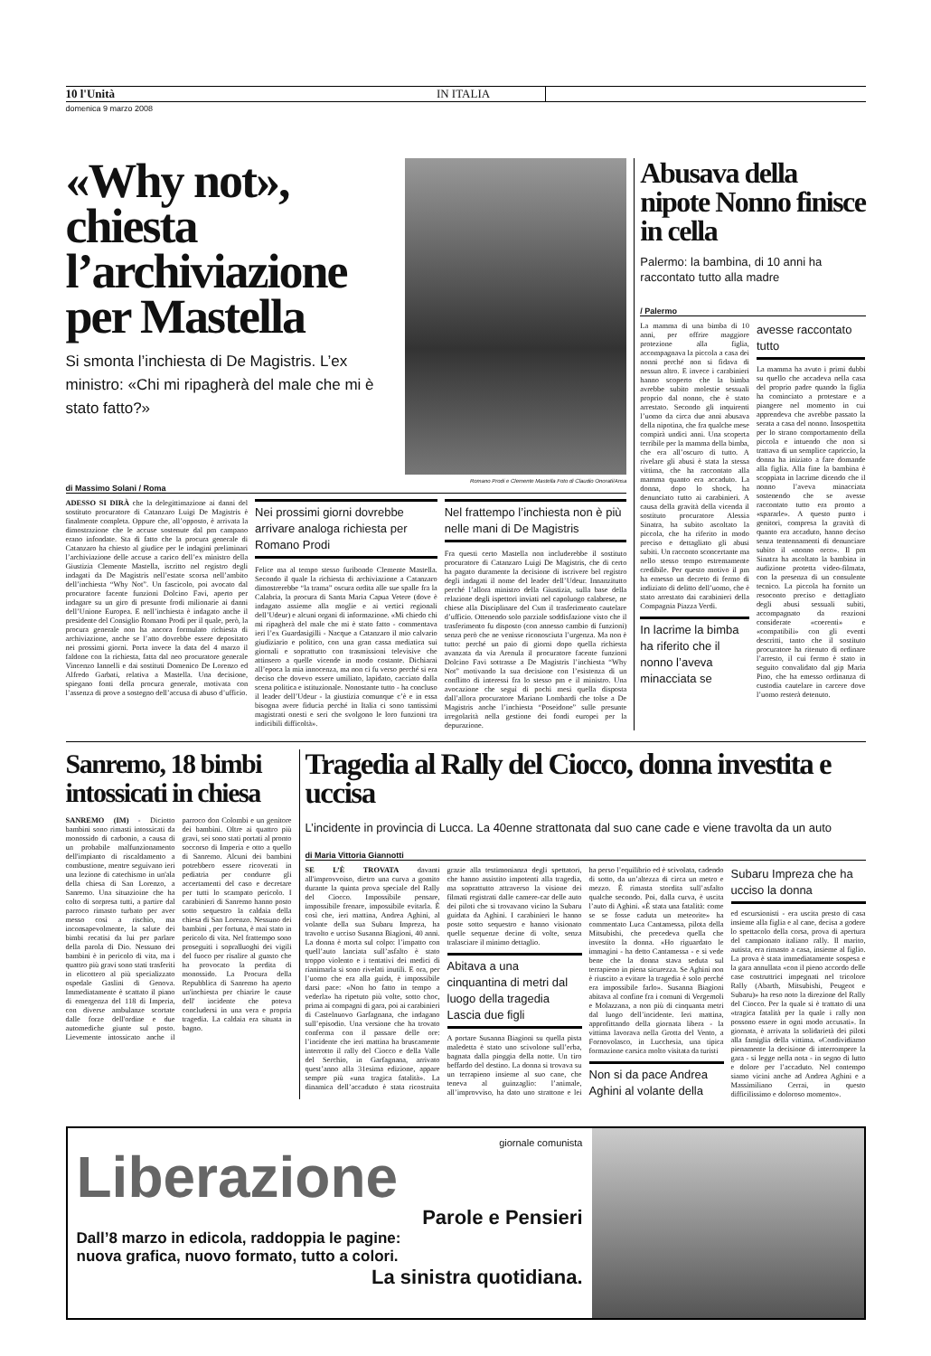10 l'Unità IN ITALIA
domenica 9 marzo 2008
«Why not», chiesta l’archiviazione per Mastella
Si smonta l’inchiesta di De Magistris. L’ex ministro: «Chi mi ripagherà del male che mi è stato fatto?»
Romano Prodi e Clemente Mastella Foto di Claudio Onorati/Ansa
di Massimo Solani / Roma
ADESSO SI DIRÀ che la delegittimazione ai danni del sostituto procuratore di Catanzaro Luigi De Magistris è finalmente completa. Oppure che, all’opposto, è arrivata la dimostrazione che le accuse sostenute dal pm campano erano infondate. Sta di fatto che la procura generale di Catanzaro ha chiesto al giudice per le indagini preliminari l’archiviazione delle accuse a carico dell’ex ministro della Giustizia Clemente Mastella, iscritto nel registro degli indagati da De Magistris nell’estate scorsa nell’ambito dell’inchiesta “Why Not”. Un fascicolo, poi avocato dal procuratore facente funzioni Dolcino Favi, aperto per indagare su un giro di presunte frodi milionarie ai danni dell’Unione Europea. E nell’inchiesta è indagato anche il presidente del Consiglio Romano Prodi per il quale, però, la procura generale non ha ancora formulato richiesta di archiviazione, anche se l’atto dovrebbe essere depositato nei prossimi giorni. Porta invece la data del 4 marzo il faldone con la richiesta, fatta dal neo procuratore generale Vincenzo Iannelli e dai sostituti Domenico De Lorenzo ed Alfredo Garbati, relativa a Mastella. Una decisione, spiegano fonti della procura generale, motivata con l’assenza di prove a sostegno dell’accusa di abuso d’ufficio.
Nei prossimi giorni dovrebbe arrivare analoga richiesta per Romano Prodi
Felice ma al tempo stesso furibondo Clemente Mastella. Secondo il quale la richiesta di archiviazione a Catanzaro dimostrerebbe “la trama” oscura ordita alle sue spalle fra la Calabria, la procura di Santa Maria Capua Vetere (dove è indagato assieme alla moglie e ai vertici regionali dell’Udeur) e alcuni organi di informazione. «Mi chiedo chi mi ripagherà del male che mi è stato fatto - commentava ieri l’ex Guardasigilli - Nacque a Catanzaro il mio calvario giudiziario e politico, con una gran cassa mediatica sui giornali e soprattutto con trasmissioni televisive che attinsero a quelle vicende in modo costante. Dichiarai all’epoca la mia innocenza, ma non ci fu verso perché si era deciso che dovevo essere umiliato, lapidato, cacciato dalla scena politica e istituzionale. Nonostante tutto - ha concluso il leader dell’Udeur - la giustizia comunque c’è e in essa bisogna avere fiducia perché in Italia ci sono tantissimi magistrati onesti e seri che svolgono le loro funzioni tra indicibili difficoltà».
Nel frattempo l’inchiesta non è più nelle mani di De Magistris
Fra questi certo Mastella non includerebbe il sostituto procuratore di Catanzaro Luigi De Magistris, che di certo ha pagato duramente la decisione di iscrivere bel registro degli indagati il nome del leader dell’Udeur. Innanzitutto perché l’allora ministro della Giustizia, sulla base della relazione degli ispettori inviati nel capoluogo calabrese, ne chiese alla Disciplinare del Csm il trasferimento cautelare d’ufficio. Ottenendo solo parziale soddisfazione visto che il trasferimento fu disposto (con annesso cambio di funzioni) senza però che ne venisse riconosciuta l’urgenza. Ma non è tutto: perché un paio di giorni dopo quella richiesta avanzata da via Arenula il procuratore facente funzioni Dolcino Favi sottrasse a De Magistris l’inchiesta “Why Not” motivando la sua decisione con l’esistenza di un conflitto di interessi fra lo stesso pm e il ministro. Una avocazione che seguì di pochi mesi quella disposta dall’allora procuratore Mariano Lombardi che tolse a De Magistris anche l’inchiesta “Poseidone” sulle presunte irregolarità nella gestione dei fondi europei per la depurazione.
Abusava della nipote Nonno finisce in cella
Palermo: la bambina, di 10 anni ha raccontato tutto alla madre
/ Palermo
La mamma di una bimba di 10 anni, per offrire maggiore protezione alla figlia, accompagnava la piccola a casa dei nonni perché non si fidava di nessun altro. E invece i carabinieri hanno scoperto che la bimba avrebbe subito molestie sessuali proprio dal nonno, che è stato arrestato. Secondo gli inquirenti l’uomo da circa due anni abusava della nipotina, che fra qualche mese compirà undici anni. Una scoperta terribile per la mamma della bimba, che era all’oscuro di tutto. A rivelare gli abusi è stata la stessa vittima, che ha raccontato alla mamma quanto era accaduto. La donna, dopo lo shock, ha denunciato tutto ai carabinieri. A causa della gravità della vicenda il sostituto procuratore Alessia Sinatra, ha subito ascoltato la piccola, che ha riferito in modo preciso e dettagliato gli abusi subiti. Un racconto sconcertante ma nello stesso tempo estremamente credibile. Per questo motivo il pm ha emesso un decreto di fermo di indiziato di delitto dell’uomo, che è stato arrestato dai carabinieri della Compagnia Piazza Verdi.
In lacrime la bimba ha riferito che il nonno l’aveva minacciata se avesse raccontato tutto
La mamma ha avuto i primi dubbi su quello che accadeva nella casa del proprio padre quando la figlia ha cominciato a protestare e a piangere nel momento in cui apprendeva che avrebbe passato la serata a casa del nonno. Insospettita per lo strano comportamento della piccola e intuendo che non si trattava di un semplice capriccio, la donna ha iniziato a fare domande alla figlia. Alla fine la bambina è scoppiata in lacrime dicendo che il nonno l’aveva minacciata sostenendo che se avesse raccontato tutto era pronto a «spararle». A questo punto i genitori, compresa la gravità di quanto era accaduto, hanno deciso senza tentennamenti di denunciare subito il «nonno orco». Il pm Sinatra ha ascoltato la bambina in audizione protetta video-filmata, con la presenza di un consulente tecnico. La piccola ha fornito un resoconto preciso e dettagliato degli abusi sessuali subiti, accompagnato da reazioni considerate «coerenti» e «compatibili» con gli eventi descritti, tanto che il sostituto procuratore ha ritenuto di ordinare l’arresto, il cui fermo è stato in seguito convalidato dal gip Maria Pino, che ha emesso ordinanza di custodia cautelare in carcere dove l’uomo resterà detenuto.
Sanremo, 18 bimbi intossicati in chiesa
SANREMO (IM) - Diciotto bambini sono rimasti intossicati da monossido di carbonio, a causa di un probabile malfunzionamento dell'impianto di riscaldamento a combustione, mentre seguivano ieri una lezione di catechismo in un'ala della chiesa di San Lorenzo, a Sanremo. Una situazioine che ha colto di sorpresa tutti, a partire dal parroco rimasto turbato per aver messo così a rischio, ma inconsapevolmente, la salute dei bimbi recatisi da lui per parlare della parola di Dio. Nessuno dei bambini è in pericolo di vita, ma i quattro più gravi sono stati trasferiti in elicottero al più specializzato ospedale Gaslini di Genova. Immediatamente è scattato il piano di emergenza del 118 di Imperia, con diverse ambulanze scortate dalle forze dell'ordine e due automediche giunte sul posto. Lievemente intossicato anche il parroco don Colombi e un genitore dei bambini. Oltre ai quattro più gravi, sei sono stati portati al pronto soccorso di Imperia e otto a quello di Sanremo. Alcuni dei bambini potrebbero essere ricoverati in pediatria per condurre gli accertamenti del caso e decretare per tutti lo scampato pericolo. I carabinieri di Sanremo hanno posto sotto sequestro la caldaia della chiesa di San Lorenzo. Nessuno dei bambini , per fortuna, è mai stato in pericolo di vita. Nel frattempo sono proseguiti i sopralluoghi dei vigili del fuoco per risalire al guasto che ha provocato la perdita di monossido. La Procura della Repubblica di Sanremo ha aperto un'inchiesta per chiarire le cause dell' incidente che poteva concludersi in una vera e propria tragedia. La caldaia era situata in bagno.
Tragedia al Rally del Ciocco, donna investita e uccisa
L’incidente in provincia di Lucca. La 40enne strattonata dal suo cane cade e viene travolta da un auto
di Maria Vittoria Giannotti
SE L’È TROVATA davanti all'improvvoiso, dietro una curva a gomito durante la quinta prova speciale del Rally del Ciocco. Impossibile pensare, impossibile frenare, impossibile evitarla. È così che, ieri mattina, Andrea Aghini, al volante della sua Subaru Impreza, ha travolto e ucciso Susanna Biagioni, 40 anni. La donna è morta sul colpo: l’impatto con quell’auto lanciata sull’asfalto è stato troppo violento e i tentativi dei medici di rianimarla si sono rivelati inutili. E ora, per l’uomo che era alla guida, è impossibile darsi pace: «Non ho fatto in tempo a vederla» ha ripetuto più volte, sotto choc, prima ai compagni di gara, poi ai carabinieri di Castelnuovo Garfagnana, che indagano sull’episodio. Una versione che ha trovato conferma con il passare delle ore: l’incidente che ieri mattina ha bruscamente interrotto il rally del Ciocco e della Valle del Serchio, in Garfagnana, arrivato quest’anno alla 31esima edizione, appare sempre più «una tragica fatalità». La dinamica dell’accaduto è stata ricostruita grazie alla testimonianza degli spettatori, che hanno assistito impotenti alla tragedia, ma soprattutto attraverso la visione dei filmati registrati dalle camere-car delle auto dei piloti che si trovavano vicino la Subaru guidata da Aghini. I carabinieri le hanno poste sotto sequestro e hanno visionato quelle sequenze decine di volte, senza tralasciare il minimo dettaglio.
Abitava a una cinquantina di metri dal luogo della tragedia Lascia due figli
A portare Susanna Biagioni su quella pista maledetta è stato uno scivolone sull’erba, bagnata dalla pioggia della notte. Un tiro beffardo del destino. La donna si trovava su un terrapieno insieme al suo cane, che teneva al guinzaglio: l’animale, all’improvviso, ha dato uno strattone e lei ha perso l’equilibrio ed è scivolata, cadendo di sotto, da un’altezza di circa un metro e mezzo. È rimasta stordita sull’asfalto qualche secondo. Poi, dalla curva, è uscita l’auto di Aghini. «È stata una fatalità: come se se fosse caduta un meteorite» ha commentato Luca Cantamessa, pilota della Mitsubishi, che precedeva quella che investito la donna. «Ho riguardato le immagini - ha detto Cantamessa - e si vede bene che la donna stava seduta sul terrapieno in piena sicurezza. Se Aghini non è riuscito a evitare la tragedia è solo perché era impossibile farlo». Susanna Biagioni abitava al confine fra i comuni di Vergemoli e Molazzana, a non più di cinquanta metri dal luogo dell’incidente. Ieri mattina, approfittando della giornata libera - la vittima lavorava nella Grotta del Vento, a Fornovolasco, in Lucchesia, una tipica formazione carsica molto visitata da turisti
Non si da pace Andrea Aghini al volante della Subaru Impreza che ha ucciso la donna
ed escursionisti - era uscita presto di casa insieme alla figlia e al cane, decisa a godere lo spettacolo della corsa, prova di apertura del campionato italiano rally. Il marito, autista, era rimasto a casa, insieme al figlio. La prova è stata immediatamente sospesa e la gara annullata «con il pieno accordo delle case costruttrici impegnati nel tricolore Rally (Abarth, Mitsubishi, Peugeot e Subaru)» ha reso noto la direzione del Rally del Ciocco. Per la quale si è trattato di una «tragica fatalità per la quale i rally non possono essere in ogni modo accusati». In giornata, è arrivata la solidarietà dei piloti alla famiglia della vittima. «Condividiamo pienamente la decisione di interrompere la gara - si legge nella nota - in segno di lutto e dolore per l’accaduto. Nel contempo siamo vicini anche ad Andrea Aghini e a Massimiliano Cerrai, in questo difficilissimo e doloroso momento».
giornale comunista
Liberazione
Parole e Pensieri
Dall’8 marzo in edicola, raddoppia le pagine:
nuova grafica, nuovo formato, tutto a colori.
La sinistra quotidiana.